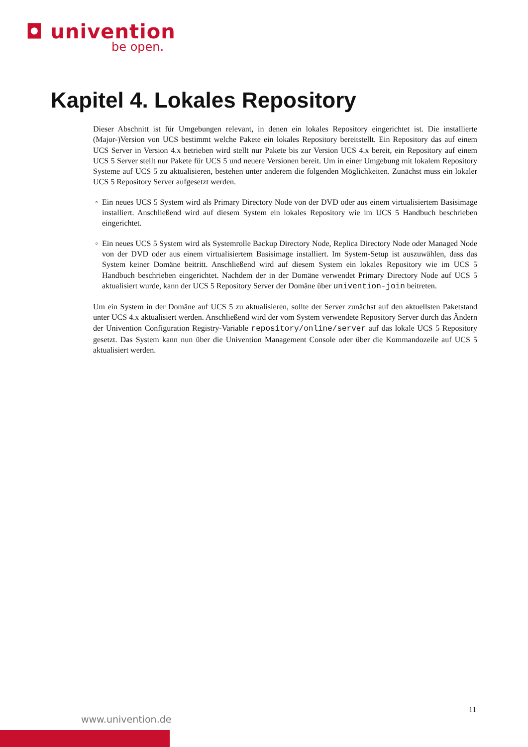◘ univention
be open.
Kapitel 4. Lokales Repository
Dieser Abschnitt ist für Umgebungen relevant, in denen ein lokales Repository eingerichtet ist. Die installierte (Major-)Version von UCS bestimmt welche Pakete ein lokales Repository bereitstellt. Ein Repository das auf einem UCS Server in Version 4.x betrieben wird stellt nur Pakete bis zur Version UCS 4.x bereit, ein Repository auf einem UCS 5 Server stellt nur Pakete für UCS 5 und neuere Versionen bereit. Um in einer Umgebung mit lokalem Repository Systeme auf UCS 5 zu aktualisieren, bestehen unter anderem die folgenden Möglichkeiten. Zunächst muss ein lokaler UCS 5 Repository Server aufgesetzt werden.
Ein neues UCS 5 System wird als Primary Directory Node von der DVD oder aus einem virtualisiertem Basisimage installiert. Anschließend wird auf diesem System ein lokales Repository wie im UCS 5 Handbuch beschrieben eingerichtet.
Ein neues UCS 5 System wird als Systemrolle Backup Directory Node, Replica Directory Node oder Managed Node von der DVD oder aus einem virtualisiertem Basisimage installiert. Im System-Setup ist auszuwählen, dass das System keiner Domäne beitritt. Anschließend wird auf diesem System ein lokales Repository wie im UCS 5 Handbuch beschrieben eingerichtet. Nachdem der in der Domäne verwendet Primary Directory Node auf UCS 5 aktualisiert wurde, kann der UCS 5 Repository Server der Domäne über univention-join beitreten.
Um ein System in der Domäne auf UCS 5 zu aktualisieren, sollte der Server zunächst auf den aktuellsten Paketstand unter UCS 4.x aktualisiert werden. Anschließend wird der vom System verwendete Repository Server durch das Ändern der Univention Configuration Registry-Variable repository/online/server auf das lokale UCS 5 Repository gesetzt. Das System kann nun über die Univention Management Console oder über die Kommandozeile auf UCS 5 aktualisiert werden.
11
www.univention.de